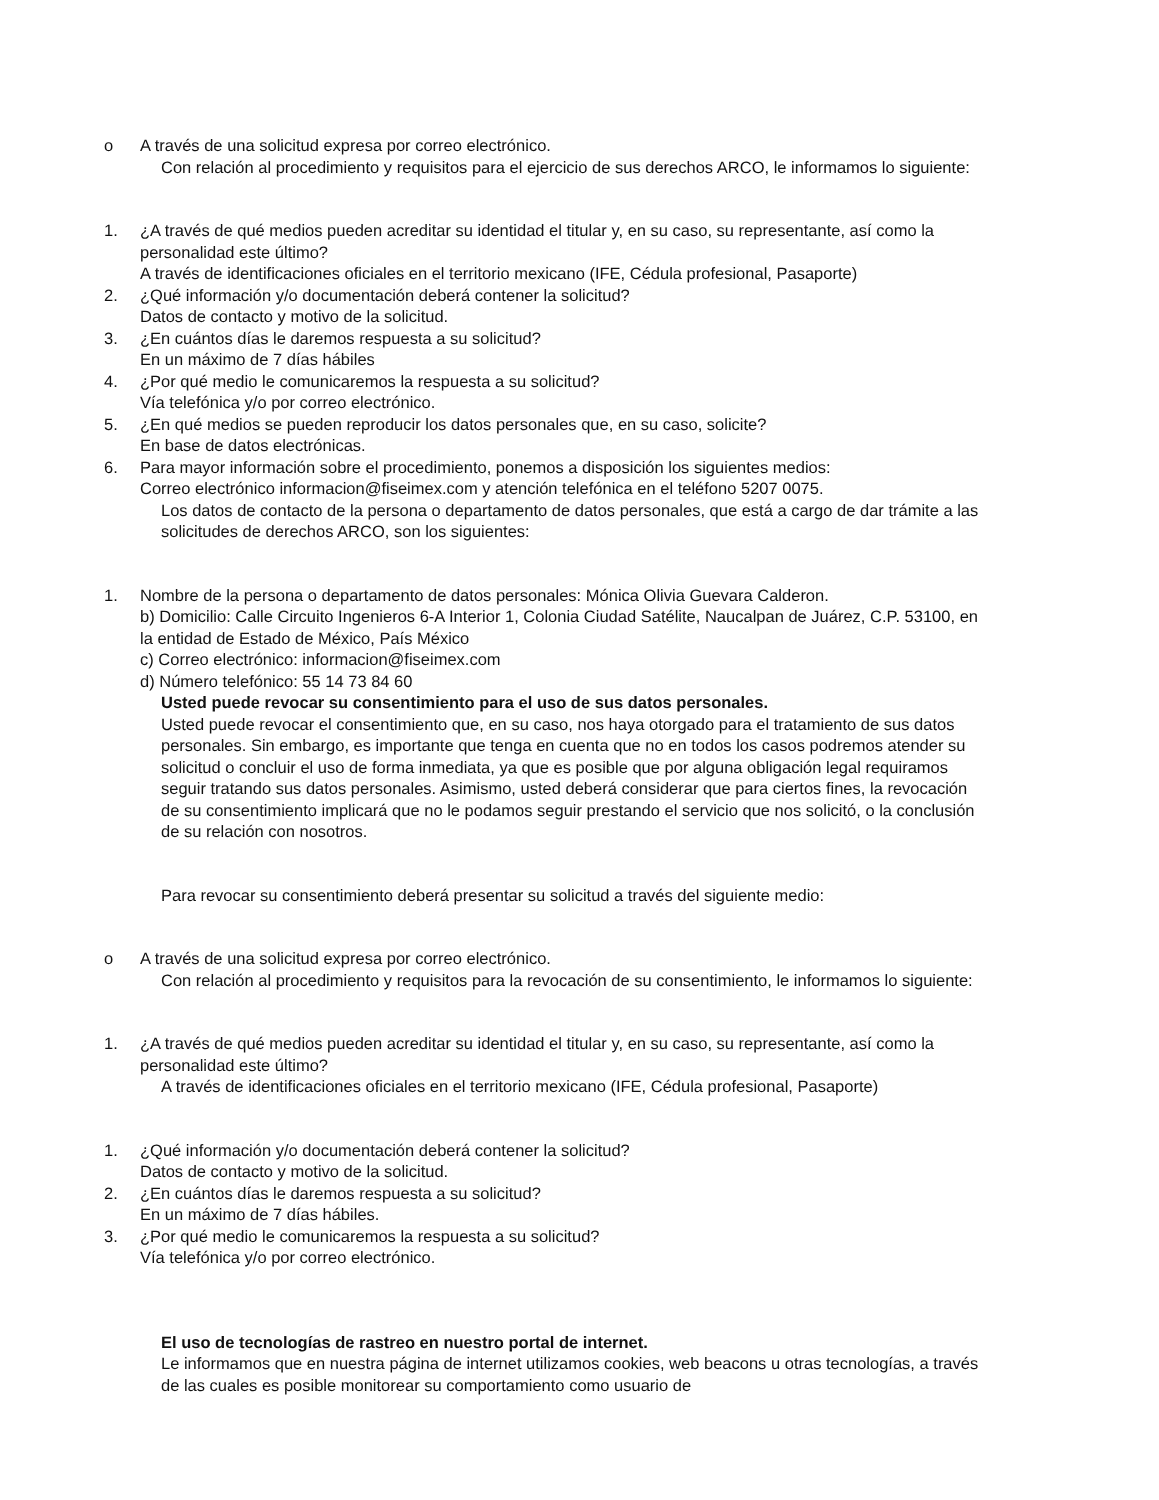o A través de una solicitud expresa por correo electrónico.
Con relación al procedimiento y requisitos para el ejercicio de sus derechos ARCO, le informamos lo siguiente:
1. ¿A través de qué medios pueden acreditar su identidad el titular y, en su caso, su representante, así como la personalidad este último?
A través de identificaciones oficiales en el territorio mexicano (IFE, Cédula profesional, Pasaporte)
2. ¿Qué información y/o documentación deberá contener la solicitud?
Datos de contacto y motivo de la solicitud.
3. ¿En cuántos días le daremos respuesta a su solicitud?
En un máximo de 7 días hábiles
4. ¿Por qué medio le comunicaremos la respuesta a su solicitud?
Vía telefónica y/o por correo electrónico.
5. ¿En qué medios se pueden reproducir los datos personales que, en su caso, solicite?
En base de datos electrónicas.
6. Para mayor información sobre el procedimiento, ponemos a disposición los siguientes medios:
Correo electrónico informacion@fiseimex.com y atención telefónica en el teléfono 5207 0075.
Los datos de contacto de la persona o departamento de datos personales, que está a cargo de dar trámite a las solicitudes de derechos ARCO, son los siguientes:
1. Nombre de la persona o departamento de datos personales: Mónica Olivia Guevara Calderon.
b) Domicilio: Calle Circuito Ingenieros 6-A Interior 1, Colonia Ciudad Satélite, Naucalpan de Juárez, C.P. 53100, en la entidad de Estado de México, País México
c) Correo electrónico: informacion@fiseimex.com
d) Número telefónico: 55 14 73 84 60
Usted puede revocar su consentimiento para el uso de sus datos personales.
Usted puede revocar el consentimiento que, en su caso, nos haya otorgado para el tratamiento de sus datos personales. Sin embargo, es importante que tenga en cuenta que no en todos los casos podremos atender su solicitud o concluir el uso de forma inmediata, ya que es posible que por alguna obligación legal requiramos seguir tratando sus datos personales. Asimismo, usted deberá considerar que para ciertos fines, la revocación de su consentimiento implicará que no le podamos seguir prestando el servicio que nos solicitó, o la conclusión de su relación con nosotros.
Para revocar su consentimiento deberá presentar su solicitud a través del siguiente medio:
o A través de una solicitud expresa por correo electrónico.
Con relación al procedimiento y requisitos para la revocación de su consentimiento, le informamos lo siguiente:
1. ¿A través de qué medios pueden acreditar su identidad el titular y, en su caso, su representante, así como la personalidad este último?
A través de identificaciones oficiales en el territorio mexicano (IFE, Cédula profesional, Pasaporte)
1. ¿Qué información y/o documentación deberá contener la solicitud?
Datos de contacto y motivo de la solicitud.
2. ¿En cuántos días le daremos respuesta a su solicitud?
En un máximo de 7 días hábiles.
3. ¿Por qué medio le comunicaremos la respuesta a su solicitud?
Vía telefónica y/o por correo electrónico.
El uso de tecnologías de rastreo en nuestro portal de internet.
Le informamos que en nuestra página de internet utilizamos cookies, web beacons u otras tecnologías, a través de las cuales es posible monitorear su comportamiento como usuario de